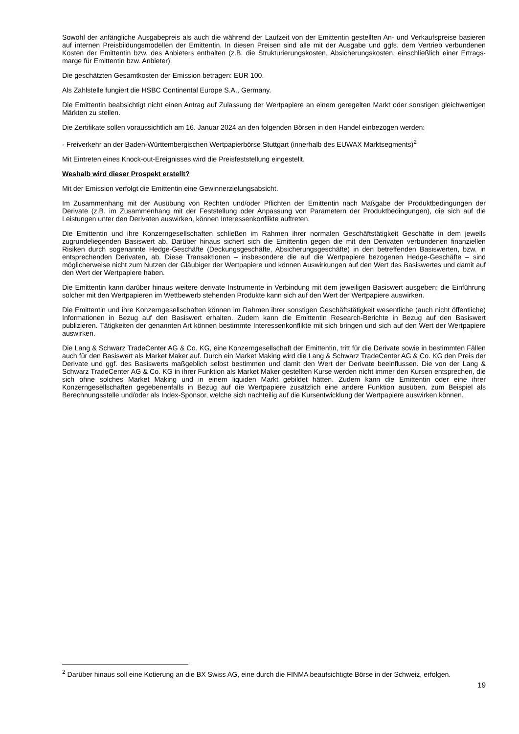Sowohl der anfängliche Ausgabepreis als auch die während der Laufzeit von der Emittentin gestellten An- und Verkaufspreise basieren auf internen Preisbildungsmodellen der Emittentin. In diesen Preisen sind alle mit der Ausgabe und ggfs. dem Vertrieb verbundenen Kosten der Emittentin bzw. des Anbieters enthalten (z.B. die Strukturierungskosten, Absicherungskosten, einschließlich einer Ertrags-marge für Emittentin bzw. Anbieter).
Die geschätzten Gesamtkosten der Emission betragen: EUR 100.
Als Zahlstelle fungiert die HSBC Continental Europe S.A., Germany.
Die Emittentin beabsichtigt nicht einen Antrag auf Zulassung der Wertpapiere an einem geregelten Markt oder sonstigen gleichwertigen Märkten zu stellen.
Die Zertifikate sollen voraussichtlich am 16. Januar 2024 an den folgenden Börsen in den Handel einbezogen werden:
- Freiverkehr an der Baden-Württembergischen Wertpapierbörse Stuttgart (innerhalb des EUWAX Marktsegments)<sup>2</sup>
Mit Eintreten eines Knock-out-Ereignisses wird die Preisfeststellung eingestellt.
Weshalb wird dieser Prospekt erstellt?
Mit der Emission verfolgt die Emittentin eine Gewinnerzielungsabsicht.
Im Zusammenhang mit der Ausübung von Rechten und/oder Pflichten der Emittentin nach Maßgabe der Produktbedingungen der Derivate (z.B. im Zusammenhang mit der Feststellung oder Anpassung von Parametern der Produktbedingungen), die sich auf die Leistungen unter den Derivaten auswirken, können Interessenkonflikte auftreten.
Die Emittentin und ihre Konzerngesellschaften schließen im Rahmen ihrer normalen Geschäftstätigkeit Geschäfte in dem jeweils zugrundeliegenden Basiswert ab. Darüber hinaus sichert sich die Emittentin gegen die mit den Derivaten verbundenen finanziellen Risiken durch sogenannte Hedge-Geschäfte (Deckungsgeschäfte, Absicherungsgeschäfte) in den betreffenden Basiswerten, bzw. in entsprechenden Derivaten, ab. Diese Transaktionen – insbesondere die auf die Wertpapiere bezogenen Hedge-Geschäfte – sind möglicherweise nicht zum Nutzen der Gläubiger der Wertpapiere und können Auswirkungen auf den Wert des Basiswertes und damit auf den Wert der Wertpapiere haben.
Die Emittentin kann darüber hinaus weitere derivate Instrumente in Verbindung mit dem jeweiligen Basiswert ausgeben; die Einführung solcher mit den Wertpapieren im Wettbewerb stehenden Produkte kann sich auf den Wert der Wertpapiere auswirken.
Die Emittentin und ihre Konzerngesellschaften können im Rahmen ihrer sonstigen Geschäftstätigkeit wesentliche (auch nicht öffentliche) Informationen in Bezug auf den Basiswert erhalten. Zudem kann die Emittentin Research-Berichte in Bezug auf den Basiswert publizieren. Tätigkeiten der genannten Art können bestimmte Interessenkonflikte mit sich bringen und sich auf den Wert der Wertpapiere auswirken.
Die Lang & Schwarz TradeCenter AG & Co. KG, eine Konzerngesellschaft der Emittentin, tritt für die Derivate sowie in bestimmten Fällen auch für den Basiswert als Market Maker auf. Durch ein Market Making wird die Lang & Schwarz TradeCenter AG & Co. KG den Preis der Derivate und ggf. des Basiswerts maßgeblich selbst bestimmen und damit den Wert der Derivate beeinflussen. Die von der Lang & Schwarz TradeCenter AG & Co. KG in ihrer Funktion als Market Maker gestellten Kurse werden nicht immer den Kursen entsprechen, die sich ohne solches Market Making und in einem liquiden Markt gebildet hätten. Zudem kann die Emittentin oder eine ihrer Konzerngesellschaften gegebenenfalls in Bezug auf die Wertpapiere zusätzlich eine andere Funktion ausüben, zum Beispiel als Berechnungsstelle und/oder als Index-Sponsor, welche sich nachteilig auf die Kursentwicklung der Wertpapiere auswirken können.
<sup>2</sup> Darüber hinaus soll eine Kotierung an die BX Swiss AG, eine durch die FINMA beaufsichtigte Börse in der Schweiz, erfolgen.
19